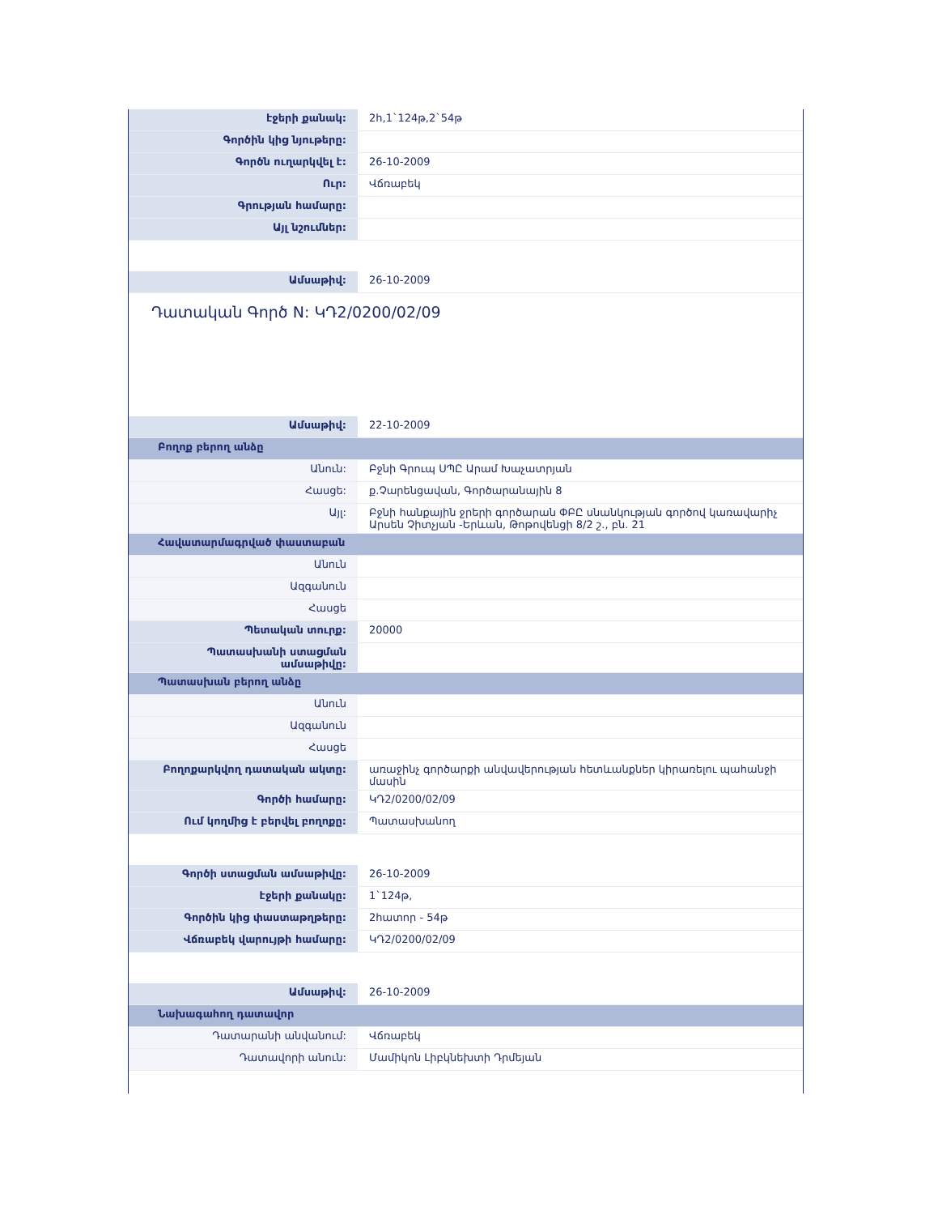| էջերի քանակ: | 2հ,1`124թ,2`54թ |
| Գործին կից նյութերը: | |
| Գործն ուղարկվել է: | 26-10-2009 |
| Ուր: | Վճռաբեկ |
| Գրության համարը: | |
| Այլ նշումներ: | |
| Ամսաթիվ: | 26-10-2009 |
Դատական Գործ N: ԿԴ2/0200/02/09
| Ամսաթիվ: | 22-10-2009 |
| Բողոք բերող անձը | |
| Անուն: | Բջնի Գրուպ ՍՊԸ Արամ Խաչատրյան |
| Հասցե: | ք.Չարենցավան, Գործարանային 8 |
| Այլ: | Բջնի հանքային ջրերի գործարան ՓԲԸ սնանկության գործով կառավարիչ Արսեն Չիտչյան -Երևան, Թոթովենցի 8/2 շ., բն. 21 |
| Հավատարմագրված փաստաբան | |
| Անուն | |
| Ազգանուն | |
| Հասցե | |
| Պետական տուրք: | 20000 |
| Պատասխանի ստացման ամսաթիվը: | |
| Պատասխան բերող անձը | |
| Անուն | |
| Ազգանուն | |
| Հասցե | |
| Բողոքարկվող դատական ակտը: | առաջինչ գործարքի անվավերության հետևանքներ կիրառելու պահանջի մասին |
| Գործի համարը: | ԿԴ2/0200/02/09 |
| Ում կողմից է բերվել բողոքը: | Պատասխանող |
| Գործի ստացման ամսաթիվը: | 26-10-2009 |
| էջերի քանակը: | 1`124թ, |
| Գործին կից փաստաթղթերը: | 2հատոր - 54թ |
| Վճռաբեկ վարույթի համարը: | ԿԴ2/0200/02/09 |
| Ամսաթիվ: | 26-10-2009 |
| Նախագահող դատավոր | |
| Դատարանի անվանում: | Վճռաբեկ |
| Դատավորի անուն: | Մամիկոն Լիբկնեխտի Դրմեյան |